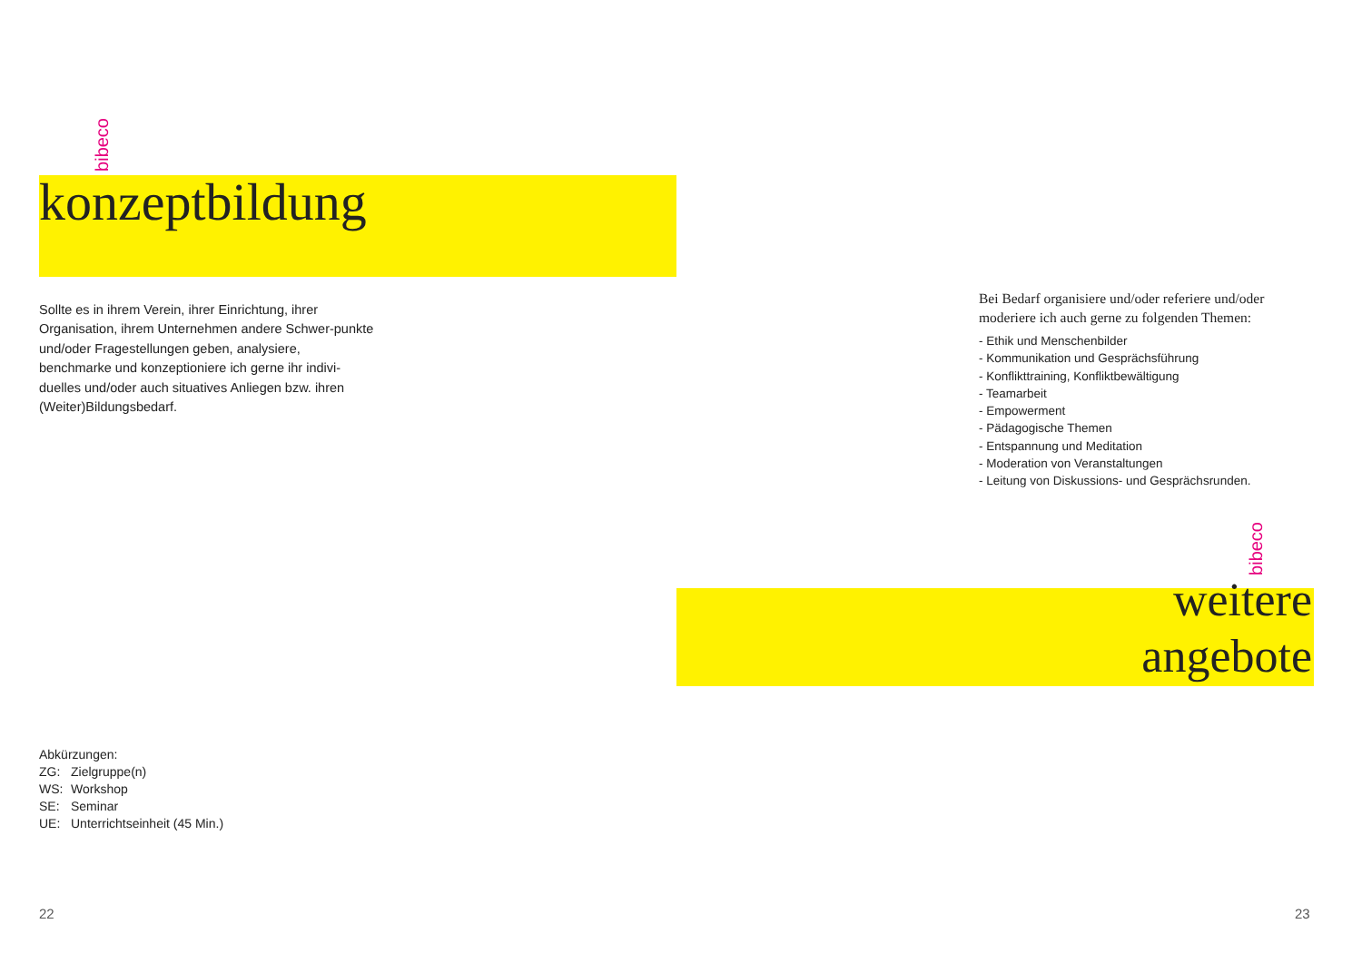bibeco
konzeptbildung
Sollte es in ihrem Verein, ihrer Einrichtung, ihrer Organisation, ihrem Unternehmen andere Schwer-punkte und/oder Fragestellungen geben, analysiere, benchmarke und konzeptioniere ich gerne ihr indivi-duelles und/oder auch situatives Anliegen bzw. ihren (Weiter)Bildungsbedarf.
Abkürzungen:
ZG: Zielgruppe(n)
WS: Workshop
SE: Seminar
UE: Unterrichtseinheit (45 Min.)
22
Bei Bedarf organisiere und/oder referiere und/oder moderiere ich auch gerne zu folgenden Themen:
- Ethik und Menschenbilder
- Kommunikation und Gesprächsführung
- Konflikttraining, Konfliktbewältigung
- Teamarbeit
- Empowerment
- Pädagogische Themen
- Entspannung und Meditation
- Moderation von Veranstaltungen
- Leitung von Diskussions- und Gesprächsrunden.
bibeco
weitere
angebote
23